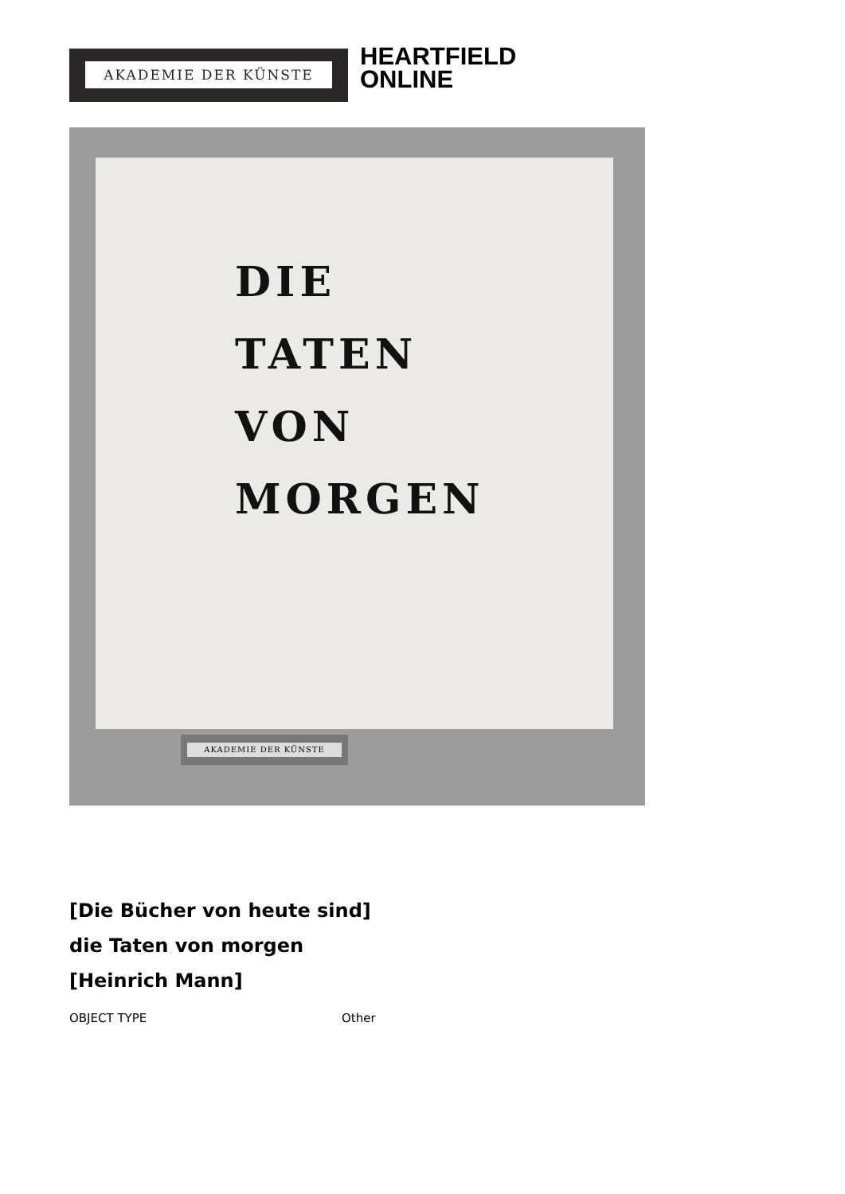AKADEMIE DER KÜNSTE
HEARTFIELD
ONLINE
DIE
TATEN
VON
MORGEN
AKADEMIE DER KÜNSTE
[Die Bücher von heute sind]
die Taten von morgen
[Heinrich Mann]
OBJECT TYPE Other